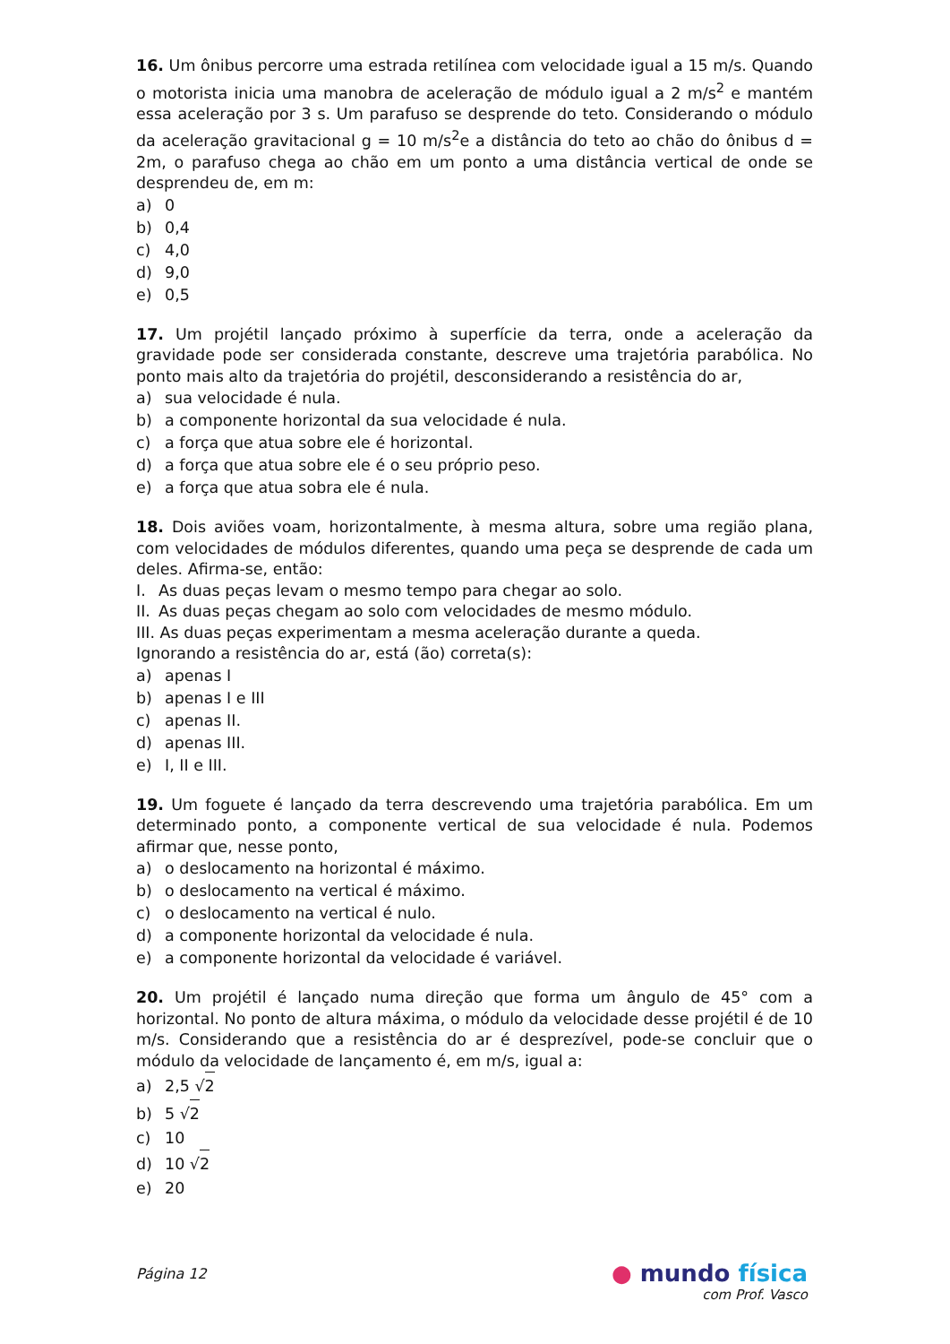16. Um ônibus percorre uma estrada retilínea com velocidade igual a 15 m/s. Quando o motorista inicia uma manobra de aceleração de módulo igual a 2 m/s<sup>2</sup> e mantém essa aceleração por 3 s. Um parafuso se desprende do teto. Considerando o módulo da aceleração gravitacional g = 10 m/s<sup>2</sup>e a distância do teto ao chão do ônibus d = 2m, o parafuso chega ao chão em um ponto a uma distância vertical de onde se desprendeu de, em m:
a) 0
b) 0,4
c) 4,0
d) 9,0
e) 0,5
17. Um projétil lançado próximo à superfície da terra, onde a aceleração da gravidade pode ser considerada constante, descreve uma trajetória parabólica. No ponto mais alto da trajetória do projétil, desconsiderando a resistência do ar,
a) sua velocidade é nula.
b) a componente horizontal da sua velocidade é nula.
c) a força que atua sobre ele é horizontal.
d) a força que atua sobre ele é o seu próprio peso.
e) a força que atua sobra ele é nula.
18. Dois aviões voam, horizontalmente, à mesma altura, sobre uma região plana, com velocidades de módulos diferentes, quando uma peça se desprende de cada um deles. Afirma-se, então:
I. As duas peças levam o mesmo tempo para chegar ao solo.
II. As duas peças chegam ao solo com velocidades de mesmo módulo.
III. As duas peças experimentam a mesma aceleração durante a queda.
Ignorando a resistência do ar, está (ão) correta(s):
a) apenas I
b) apenas I e III
c) apenas II.
d) apenas III.
e) I, II e III.
19. Um foguete é lançado da terra descrevendo uma trajetória parabólica. Em um determinado ponto, a componente vertical de sua velocidade é nula. Podemos afirmar que, nesse ponto,
a) o deslocamento na horizontal é máximo.
b) o deslocamento na vertical é máximo.
c) o deslocamento na vertical é nulo.
d) a componente horizontal da velocidade é nula.
e) a componente horizontal da velocidade é variável.
20. Um projétil é lançado numa direção que forma um ângulo de 45° com a horizontal. No ponto de altura máxima, o módulo da velocidade desse projétil é de 10 m/s. Considerando que a resistência do ar é desprezível, pode-se concluir que o módulo da velocidade de lançamento é, em m/s, igual a:
a) 2,5 √2
b) 5 √2
c) 10
d) 10 √2
e) 20
Página 12
● mundo física
com Prof. Vasco